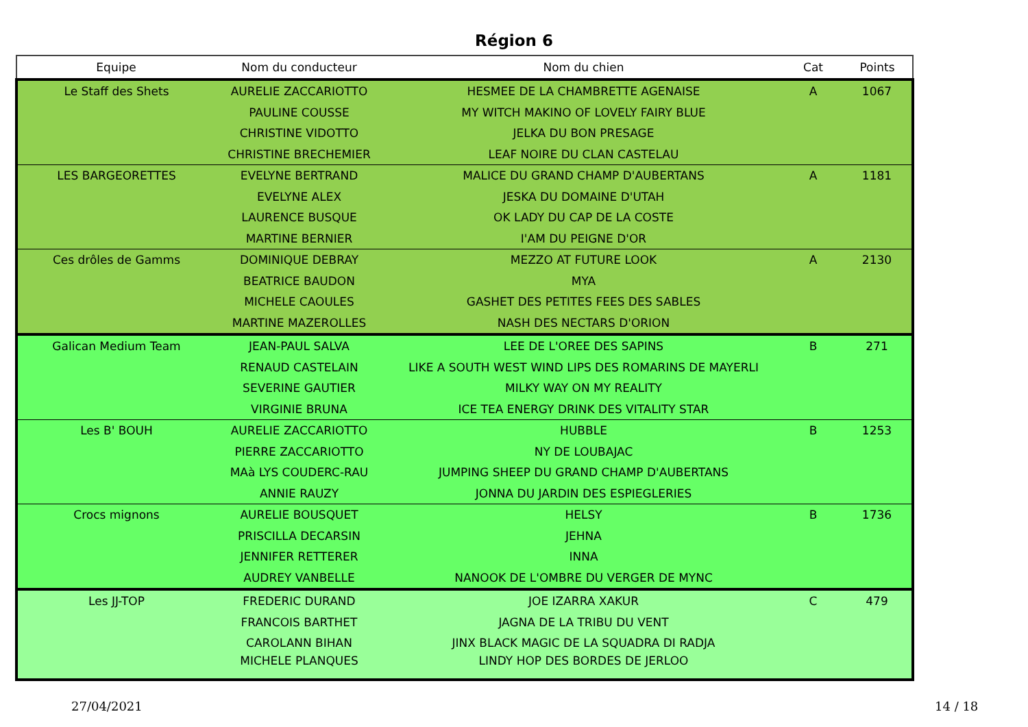Région 6
| Equipe | Nom du conducteur | Nom du chien | Cat | Points |
| --- | --- | --- | --- | --- |
| Le Staff des Shets | AURELIE ZACCARIOTTO | HESMEE DE LA CHAMBRETTE AGENAISE | A | 1067 |
| | PAULINE COUSSE | MY WITCH MAKINO OF LOVELY FAIRY BLUE | | |
| | CHRISTINE VIDOTTO | JELKA DU BON PRESAGE | | |
| | CHRISTINE BRECHEMIER | LEAF NOIRE DU CLAN CASTELAU | | |
| LES BARGEORETTES | EVELYNE BERTRAND | MALICE DU GRAND CHAMP D'AUBERTANS | A | 1181 |
| | EVELYNE ALEX | JESKA DU DOMAINE D'UTAH | | |
| | LAURENCE BUSQUE | OK LADY DU CAP DE LA COSTE | | |
| | MARTINE BERNIER | I'AM DU PEIGNE D'OR | | |
| Ces drôles de Gamms | DOMINIQUE DEBRAY | MEZZO AT FUTURE LOOK | A | 2130 |
| | BEATRICE BAUDON | MYA | | |
| | MICHELE CAOULES | GASHET DES PETITES FEES DES SABLES | | |
| | MARTINE MAZEROLLES | NASH DES NECTARS D'ORION | | |
| Galican Medium Team | JEAN-PAUL SALVA | LEE DE L'OREE DES SAPINS | B | 271 |
| | RENAUD CASTELAIN | LIKE A SOUTH WEST WIND LIPS DES ROMARINS DE MAYERLI | | |
| | SEVERINE GAUTIER | MILKY WAY ON MY REALITY | | |
| | VIRGINIE BRUNA | ICE TEA ENERGY DRINK DES VITALITY STAR | | |
| Les B' BOUH | AURELIE ZACCARIOTTO | HUBBLE | B | 1253 |
| | PIERRE ZACCARIOTTO | NY DE LOUBAJAC | | |
| | MAà LYS COUDERC-RAU | JUMPING SHEEP DU GRAND CHAMP D'AUBERTANS | | |
| | ANNIE RAUZY | JONNA DU JARDIN DES ESPIEGLERIES | | |
| Crocs mignons | AURELIE BOUSQUET | HELSY | B | 1736 |
| | PRISCILLA DECARSIN | JEHNA | | |
| | JENNIFER RETTERER | INNA | | |
| | AUDREY VANBELLE | NANOOK DE L'OMBRE DU VERGER DE MYNC | | |
| Les JJ-TOP | FREDERIC DURAND | JOE IZARRA XAKUR | C | 479 |
| | FRANCOIS BARTHET | JAGNA DE LA TRIBU DU VENT | | |
| | CAROLANN BIHAN | JINX BLACK MAGIC DE LA SQUADRA DI RADJA | | |
| | MICHELE PLANQUES | LINDY HOP DES BORDES DE JERLOO | | |
27/04/2021 14 / 18